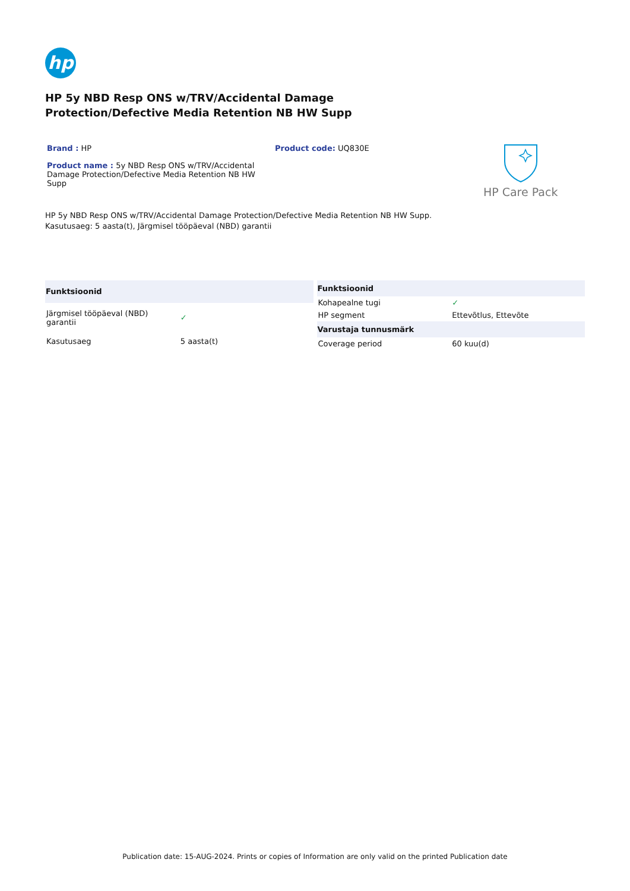hp
HP 5y NBD Resp ONS w/TRV/Accidental Damage
Protection/Defective Media Retention NB HW Supp
Brand : HP
Product name : 5y NBD Resp ONS w/TRV/Accidental Damage Protection/Defective Media Retention NB HW Supp
Product code: UQ830E
HP Care Pack
HP 5y NBD Resp ONS w/TRV/Accidental Damage Protection/Defective Media Retention NB HW Supp.
Kasutusaeg: 5 aasta(t), Järgmisel tööpäeval (NBD) garantii
| Funktsioonid | |
| --- | --- |
| Järgmisel tööpäeval (NBD) garantii | ✓ |
| Kasutusaeg | 5 aasta(t) |
| Funktsioonid | |
| --- | --- |
| Kohapealne tugi | ✓ |
| HP segment | Ettevõtlus, Ettevõte |
| Varustaja tunnusmärk | |
| Coverage period | 60 kuu(d) |
Publication date: 15-AUG-2024. Prints or copies of Information are only valid on the printed Publication date